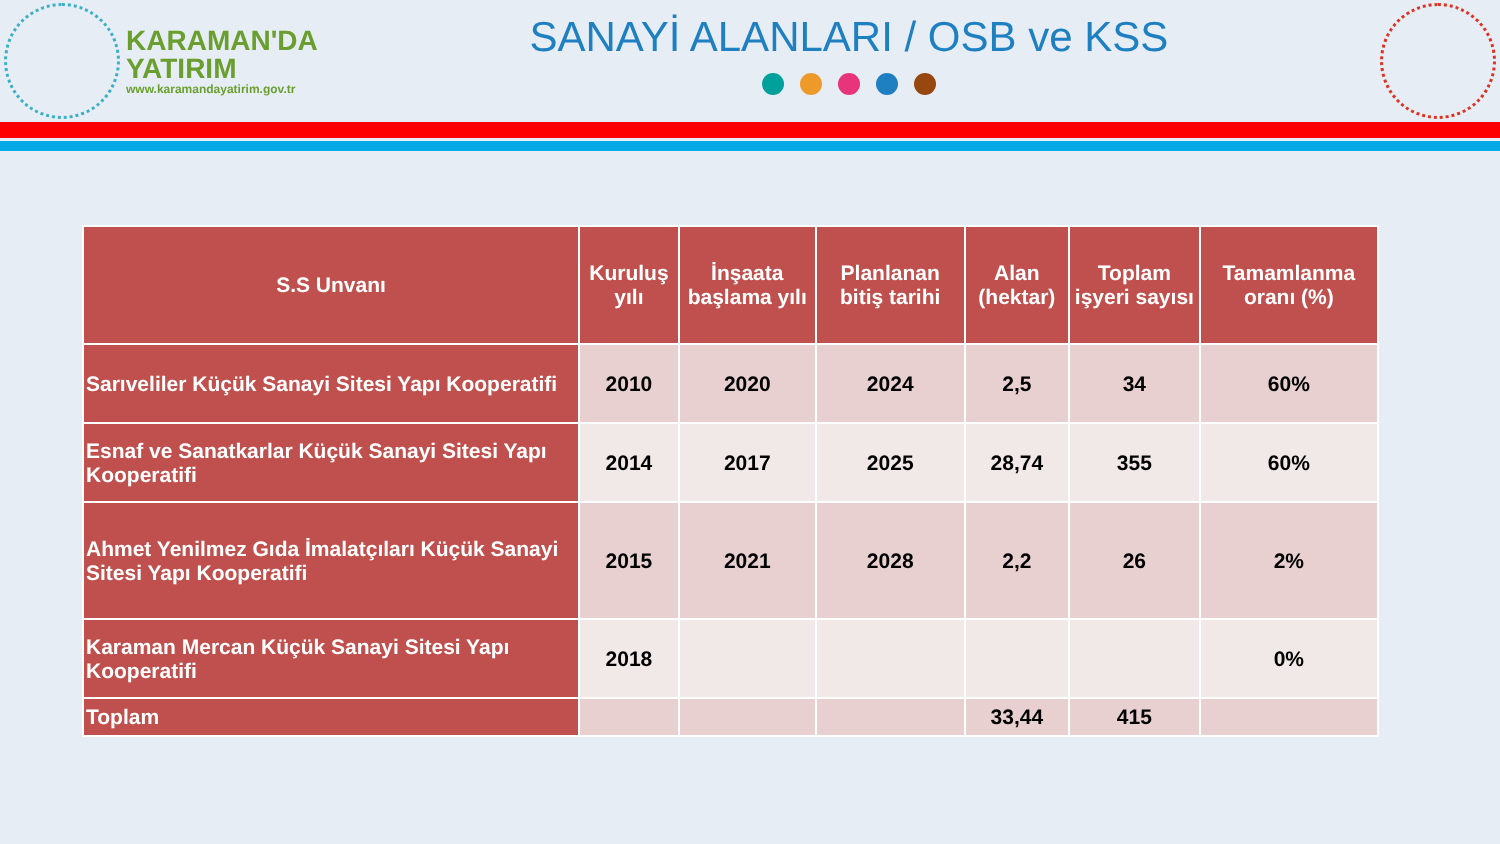KARAMAN'DA
YATIRIM
www.karamandayatirim.gov.tr
SANAYİ ALANLARI / OSB ve KSS
| S.S Unvanı | Kuruluş yılı | İnşaata başlama yılı | Planlanan bitiş tarihi | Alan (hektar) | Toplam işyeri sayısı | Tamamlanma oranı (%) |
| --- | --- | --- | --- | --- | --- | --- |
| Sarıveliler Küçük Sanayi Sitesi Yapı Kooperatifi | 2010 | 2020 | 2024 | 2,5 | 34 | 60% |
| Esnaf ve Sanatkarlar Küçük Sanayi Sitesi Yapı Kooperatifi | 2014 | 2017 | 2025 | 28,74 | 355 | 60% |
| Ahmet Yenilmez Gıda İmalatçıları Küçük Sanayi Sitesi Yapı Kooperatifi | 2015 | 2021 | 2028 | 2,2 | 26 | 2% |
| Karaman Mercan Küçük Sanayi Sitesi Yapı Kooperatifi | 2018 | | | | | 0% |
| Toplam | | | | 33,44 | 415 | |